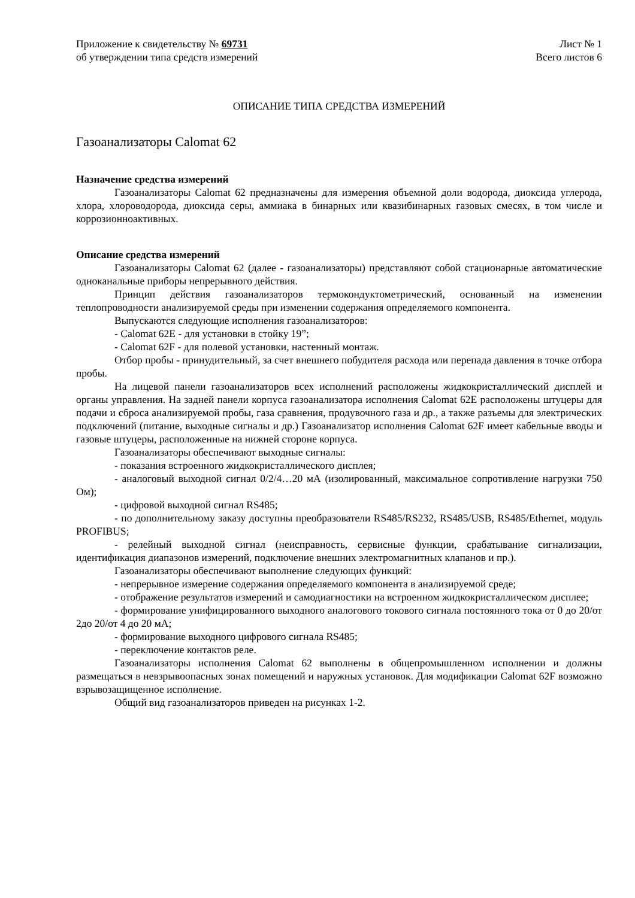Приложение к свидетельству № 69731
об утверждении типа средств измерений
Лист № 1
Всего листов 6
ОПИСАНИЕ ТИПА СРЕДСТВА ИЗМЕРЕНИЙ
Газоанализаторы Calomat 62
Назначение средства измерений
Газоанализаторы Calomat 62 предназначены для измерения объемной доли водорода, диоксида углерода, хлора, хлороводорода, диоксида серы, аммиака в бинарных или квазибинарных газовых смесях, в том числе и коррозионноактивных.
Описание средства измерений
Газоанализаторы Calomat 62 (далее - газоанализаторы) представляют собой стационарные автоматические одноканальные приборы непрерывного действия.
Принцип действия газоанализаторов термокондуктометрический, основанный на изменении теплопроводности анализируемой среды при изменении содержания определяемого компонента.
Выпускаются следующие исполнения газоанализаторов:
- Calomat 62E - для установки в стойку 19”;
- Calomat 62F - для полевой установки, настенный монтаж.
Отбор пробы - принудительный, за счет внешнего побудителя расхода или перепада давления в точке отбора пробы.
На лицевой панели газоанализаторов всех исполнений расположены жидкокристаллический дисплей и органы управления. На задней панели корпуса газоанализатора исполнения Calomat 62E расположены штуцеры для подачи и сброса анализируемой пробы, газа сравнения, продувочного газа и др., а также разъемы для электрических подключений (питание, выходные сигналы и др.) Газоанализатор исполнения Calomat 62F имеет кабельные вводы и газовые штуцеры, расположенные на нижней стороне корпуса.
Газоанализаторы обеспечивают выходные сигналы:
- показания встроенного жидкокристаллического дисплея;
- аналоговый выходной сигнал 0/2/4…20 мА (изолированный, максимальное сопротивление нагрузки 750 Ом);
- цифровой выходной сигнал RS485;
- по дополнительному заказу доступны преобразователи RS485/RS232, RS485/USB, RS485/Ethernet, модуль PROFIBUS;
- релейный выходной сигнал (неисправность, сервисные функции, срабатывание сигнализации, идентификация диапазонов измерений, подключение внешних электромагнитных клапанов и пр.).
Газоанализаторы обеспечивают выполнение следующих функций:
- непрерывное измерение содержания определяемого компонента в анализируемой среде;
- отображение результатов измерений и самодиагностики на встроенном жидкокристаллическом дисплее;
- формирование унифицированного выходного аналогового токового сигнала постоянного тока от 0 до 20/от 2до 20/от 4 до 20 мА;
- формирование выходного цифрового сигнала RS485;
- переключение контактов реле.
Газоанализаторы исполнения Calomat 62 выполнены в общепромышленном исполнении и должны размещаться в невзрывоопасных зонах помещений и наружных установок. Для модификации Calomat 62F возможно взрывозащищенное исполнение.
Общий вид газоанализаторов приведен на рисунках 1-2.